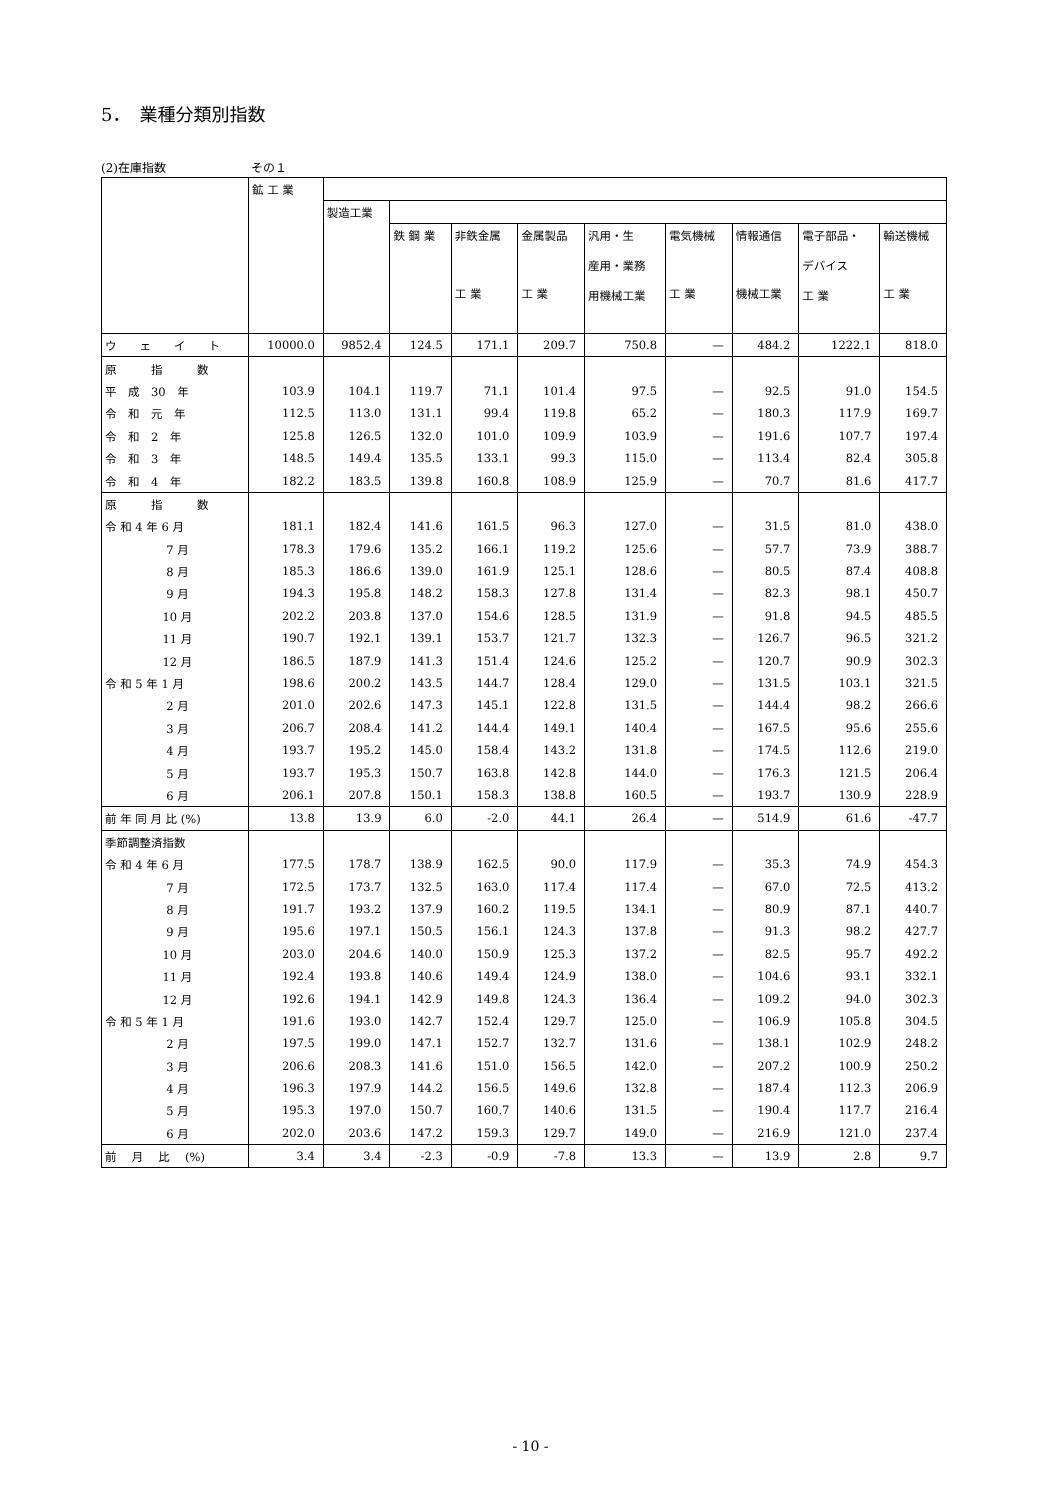5．　業種分類別指数
(2)在庫指数 その１
| | 鉱 工 業 | | | | | | | | | |
| --- | --- | --- | --- | --- | --- | --- | --- | --- | --- | --- |
| | | 製造工業 | | | | | | | | |
| | | | 鉄 鋼 業 | 非鉄金属 工 業 | 金属製品 工 業 | 汎用・生 産用・業務 用機械工業 | 電気機械 工 業 | 情報通信 機械工業 | 電子部品・ デバイス 工 業 | 輸送機械 工 業 |
| ウ ェ イ ト | 10000.0 | 9852.4 | 124.5 | 171.1 | 209.7 | 750.8 | — | 484.2 | 1222.1 | 818.0 |
| 原 指 数 | | | | | | | | | | |
| 平 成 30 年 | 103.9 | 104.1 | 119.7 | 71.1 | 101.4 | 97.5 | — | 92.5 | 91.0 | 154.5 |
| 令 和 元 年 | 112.5 | 113.0 | 131.1 | 99.4 | 119.8 | 65.2 | — | 180.3 | 117.9 | 169.7 |
| 令 和 2 年 | 125.8 | 126.5 | 132.0 | 101.0 | 109.9 | 103.9 | — | 191.6 | 107.7 | 197.4 |
| 令 和 3 年 | 148.5 | 149.4 | 135.5 | 133.1 | 99.3 | 115.0 | — | 113.4 | 82.4 | 305.8 |
| 令 和 4 年 | 182.2 | 183.5 | 139.8 | 160.8 | 108.9 | 125.9 | — | 70.7 | 81.6 | 417.7 |
| 原 指 数 | | | | | | | | | | |
| 令 和 4 年 6 月 | 181.1 | 182.4 | 141.6 | 161.5 | 96.3 | 127.0 | — | 31.5 | 81.0 | 438.0 |
| 7 月 | 178.3 | 179.6 | 135.2 | 166.1 | 119.2 | 125.6 | — | 57.7 | 73.9 | 388.7 |
| 8 月 | 185.3 | 186.6 | 139.0 | 161.9 | 125.1 | 128.6 | — | 80.5 | 87.4 | 408.8 |
| 9 月 | 194.3 | 195.8 | 148.2 | 158.3 | 127.8 | 131.4 | — | 82.3 | 98.1 | 450.7 |
| 10 月 | 202.2 | 203.8 | 137.0 | 154.6 | 128.5 | 131.9 | — | 91.8 | 94.5 | 485.5 |
| 11 月 | 190.7 | 192.1 | 139.1 | 153.7 | 121.7 | 132.3 | — | 126.7 | 96.5 | 321.2 |
| 12 月 | 186.5 | 187.9 | 141.3 | 151.4 | 124.6 | 125.2 | — | 120.7 | 90.9 | 302.3 |
| 令 和 5 年 1 月 | 198.6 | 200.2 | 143.5 | 144.7 | 128.4 | 129.0 | — | 131.5 | 103.1 | 321.5 |
| 2 月 | 201.0 | 202.6 | 147.3 | 145.1 | 122.8 | 131.5 | — | 144.4 | 98.2 | 266.6 |
| 3 月 | 206.7 | 208.4 | 141.2 | 144.4 | 149.1 | 140.4 | — | 167.5 | 95.6 | 255.6 |
| 4 月 | 193.7 | 195.2 | 145.0 | 158.4 | 143.2 | 131.8 | — | 174.5 | 112.6 | 219.0 |
| 5 月 | 193.7 | 195.3 | 150.7 | 163.8 | 142.8 | 144.0 | — | 176.3 | 121.5 | 206.4 |
| 6 月 | 206.1 | 207.8 | 150.1 | 158.3 | 138.8 | 160.5 | — | 193.7 | 130.9 | 228.9 |
| 前 年 同 月 比 (%) | 13.8 | 13.9 | 6.0 | -2.0 | 44.1 | 26.4 | — | 514.9 | 61.6 | -47.7 |
| 季節調整済指数 | | | | | | | | | | |
| 令 和 4 年 6 月 | 177.5 | 178.7 | 138.9 | 162.5 | 90.0 | 117.9 | — | 35.3 | 74.9 | 454.3 |
| 7 月 | 172.5 | 173.7 | 132.5 | 163.0 | 117.4 | 117.4 | — | 67.0 | 72.5 | 413.2 |
| 8 月 | 191.7 | 193.2 | 137.9 | 160.2 | 119.5 | 134.1 | — | 80.9 | 87.1 | 440.7 |
| 9 月 | 195.6 | 197.1 | 150.5 | 156.1 | 124.3 | 137.8 | — | 91.3 | 98.2 | 427.7 |
| 10 月 | 203.0 | 204.6 | 140.0 | 150.9 | 125.3 | 137.2 | — | 82.5 | 95.7 | 492.2 |
| 11 月 | 192.4 | 193.8 | 140.6 | 149.4 | 124.9 | 138.0 | — | 104.6 | 93.1 | 332.1 |
| 12 月 | 192.6 | 194.1 | 142.9 | 149.8 | 124.3 | 136.4 | — | 109.2 | 94.0 | 302.3 |
| 令 和 5 年 1 月 | 191.6 | 193.0 | 142.7 | 152.4 | 129.7 | 125.0 | — | 106.9 | 105.8 | 304.5 |
| 2 月 | 197.5 | 199.0 | 147.1 | 152.7 | 132.7 | 131.6 | — | 138.1 | 102.9 | 248.2 |
| 3 月 | 206.6 | 208.3 | 141.6 | 151.0 | 156.5 | 142.0 | — | 207.2 | 100.9 | 250.2 |
| 4 月 | 196.3 | 197.9 | 144.2 | 156.5 | 149.6 | 132.8 | — | 187.4 | 112.3 | 206.9 |
| 5 月 | 195.3 | 197.0 | 150.7 | 160.7 | 140.6 | 131.5 | — | 190.4 | 117.7 | 216.4 |
| 6 月 | 202.0 | 203.6 | 147.2 | 159.3 | 129.7 | 149.0 | — | 216.9 | 121.0 | 237.4 |
| 前 月 比 (%) | 3.4 | 3.4 | -2.3 | -0.9 | -7.8 | 13.3 | — | 13.9 | 2.8 | 9.7 |
- 10 -